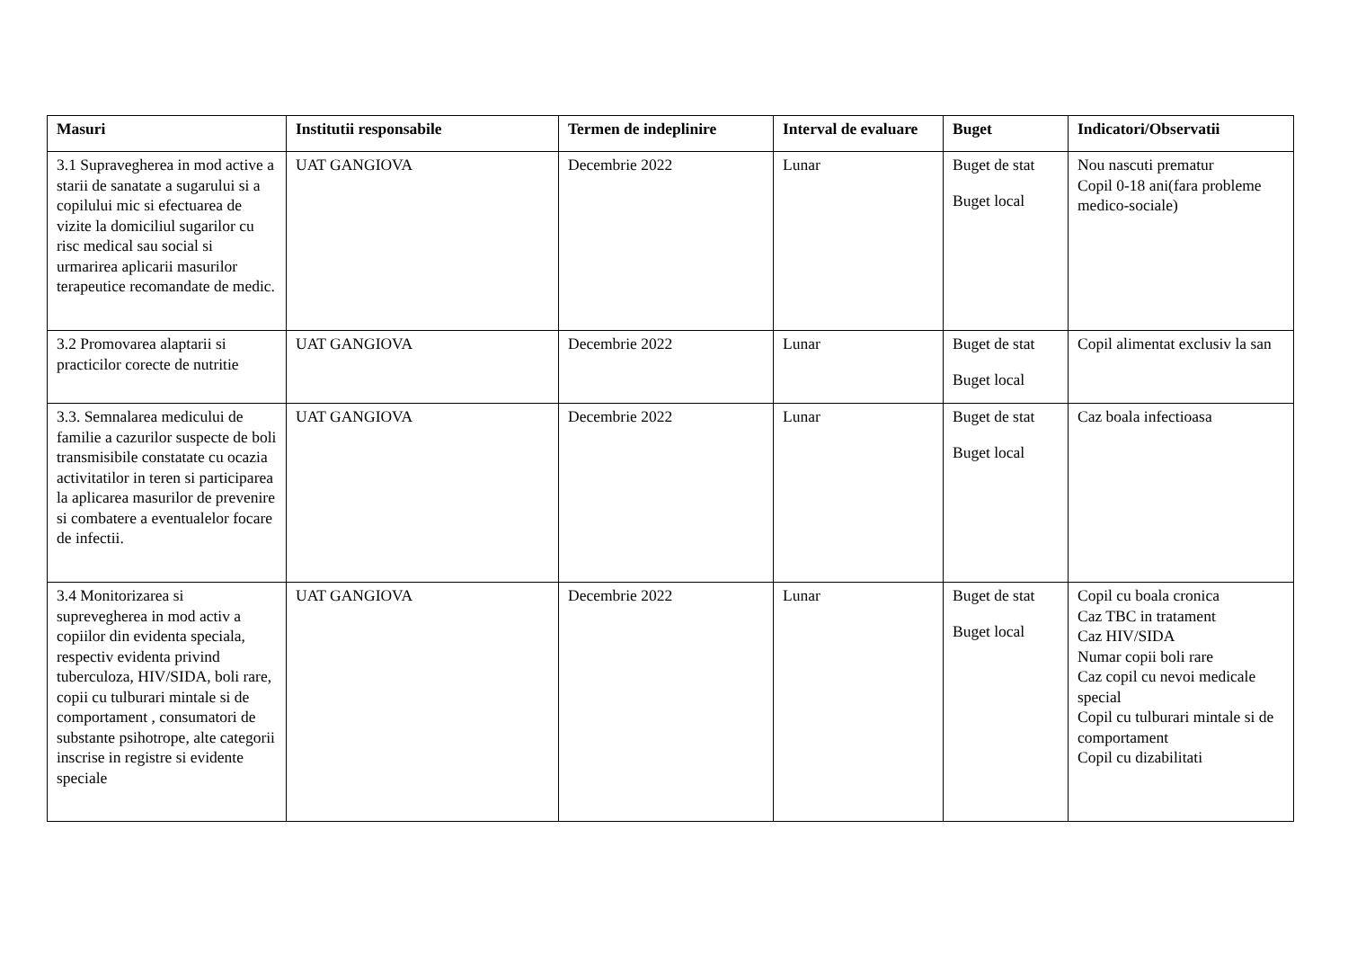| Masuri | Institutii responsabile | Termen de indeplinire | Interval de evaluare | Buget | Indicatori/Observatii |
| --- | --- | --- | --- | --- | --- |
| 3.1 Supravegherea in mod active a starii de sanatate a sugarului si a copilului mic si efectuarea de vizite la domiciliul sugarilor cu risc medical sau social si urmarirea aplicarii masurilor terapeutice recomandate de medic. | UAT GANGIOVA | Decembrie 2022 | Lunar | Buget de stat Buget local | Nou nascuti prematur Copil 0-18 ani(fara probleme medico-sociale) |
| 3.2 Promovarea alaptarii si practicilor corecte de nutritie | UAT GANGIOVA | Decembrie 2022 | Lunar | Buget de stat Buget local | Copil alimentat exclusiv la san |
| 3.3. Semnalarea medicului de familie a cazurilor suspecte de boli transmisibile constatate cu ocazia activitatilor in teren si participarea la aplicarea masurilor de prevenire si combatere a eventualelor focare de infectii. | UAT GANGIOVA | Decembrie 2022 | Lunar | Buget de stat Buget local | Caz boala infectioasa |
| 3.4 Monitorizarea si suprevegherea in mod activ a copiilor din evidenta speciala, respectiv evidenta privind tuberculoza, HIV/SIDA, boli rare, copii cu tulburari mintale si de comportament , consumatori de substante psihotrope, alte categorii inscrise in registre si evidente speciale | UAT GANGIOVA | Decembrie 2022 | Lunar | Buget de stat Buget local | Copil cu boala cronica Caz TBC in tratament Caz HIV/SIDA Numar copii boli rare Caz copil cu nevoi medicale special Copil cu tulburari mintale si de comportament Copil cu dizabilitati |